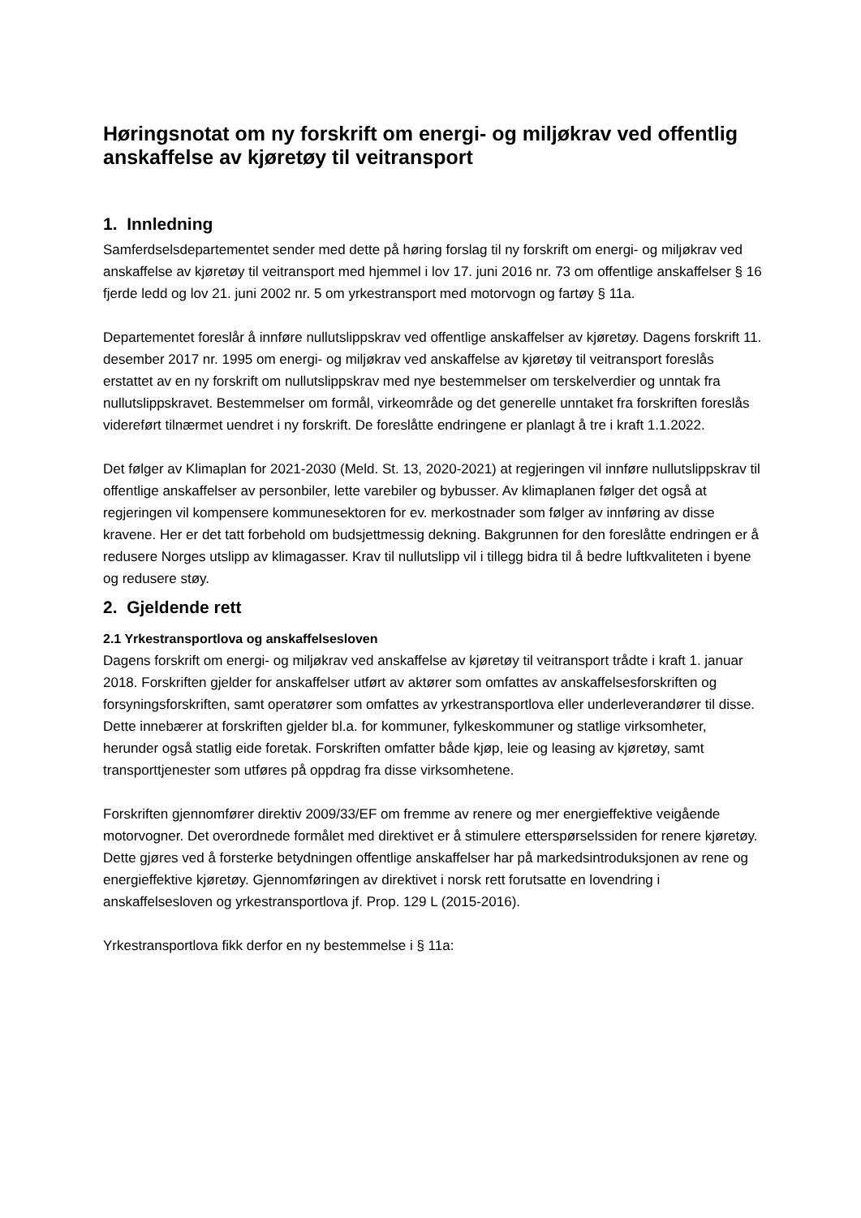Høringsnotat om ny forskrift om energi- og miljøkrav ved offentlig anskaffelse av kjøretøy til veitransport
1. Innledning
Samferdselsdepartementet sender med dette på høring forslag til ny forskrift om energi- og miljøkrav ved anskaffelse av kjøretøy til veitransport med hjemmel i lov 17. juni 2016 nr. 73 om offentlige anskaffelser § 16 fjerde ledd og lov 21. juni 2002 nr. 5 om yrkestransport med motorvogn og fartøy § 11a.
Departementet foreslår å innføre nullutslippskrav ved offentlige anskaffelser av kjøretøy. Dagens forskrift 11. desember 2017 nr. 1995 om energi- og miljøkrav ved anskaffelse av kjøretøy til veitransport foreslås erstattet av en ny forskrift om nullutslippskrav med nye bestemmelser om terskelverdier og unntak fra nullutslippskravet. Bestemmelser om formål, virkeområde og det generelle unntaket fra forskriften foreslås videreført tilnærmet uendret i ny forskrift. De foreslåtte endringene er planlagt å tre i kraft 1.1.2022.
Det følger av Klimaplan for 2021-2030 (Meld. St. 13, 2020-2021) at regjeringen vil innføre nullutslippskrav til offentlige anskaffelser av personbiler, lette varebiler og bybusser. Av klimaplanen følger det også at regjeringen vil kompensere kommunesektoren for ev. merkostnader som følger av innføring av disse kravene. Her er det tatt forbehold om budsjettmessig dekning. Bakgrunnen for den foreslåtte endringen er å redusere Norges utslipp av klimagasser. Krav til nullutslipp vil i tillegg bidra til å bedre luftkvaliteten i byene og redusere støy.
2. Gjeldende rett
2.1 Yrkestransportlova og anskaffelsesloven
Dagens forskrift om energi- og miljøkrav ved anskaffelse av kjøretøy til veitransport trådte i kraft 1. januar 2018. Forskriften gjelder for anskaffelser utført av aktører som omfattes av anskaffelsesforskriften og forsyningsforskriften, samt operatører som omfattes av yrkestransportlova eller underleverandører til disse. Dette innebærer at forskriften gjelder bl.a. for kommuner, fylkeskommuner og statlige virksomheter, herunder også statlig eide foretak. Forskriften omfatter både kjøp, leie og leasing av kjøretøy, samt transporttjenester som utføres på oppdrag fra disse virksomhetene.
Forskriften gjennomfører direktiv 2009/33/EF om fremme av renere og mer energieffektive veigående motorvogner. Det overordnede formålet med direktivet er å stimulere etterspørselssiden for renere kjøretøy. Dette gjøres ved å forsterke betydningen offentlige anskaffelser har på markedsintroduksjonen av rene og energieffektive kjøretøy. Gjennomføringen av direktivet i norsk rett forutsatte en lovendring i anskaffelsesloven og yrkestransportlova jf. Prop. 129 L (2015-2016).
Yrkestransportlova fikk derfor en ny bestemmelse i § 11a: